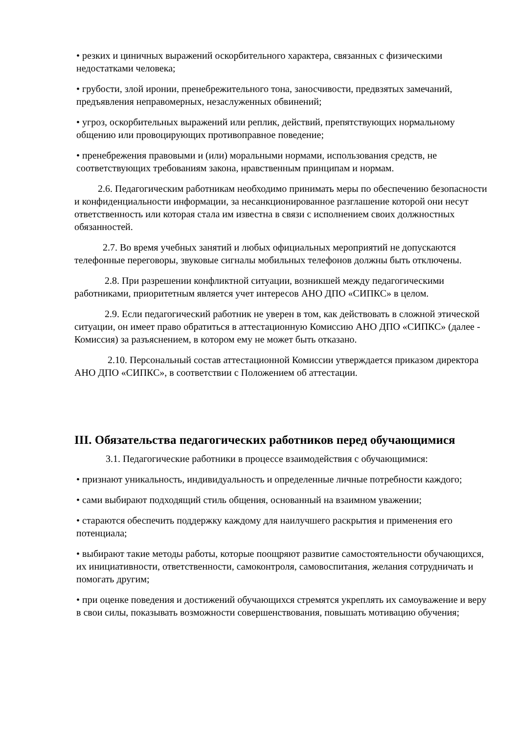• резких и циничных выражений оскорбительного характера, связанных с физическими недостатками человека;
• грубости, злой иронии, пренебрежительного тона, заносчивости, предвзятых замечаний, предъявления неправомерных, незаслуженных обвинений;
• угроз, оскорбительных выражений или реплик, действий, препятствующих нормальному общению или провоцирующих противоправное поведение;
• пренебрежения правовыми и (или) моральными нормами, использования средств, не соответствующих требованиям закона, нравственным принципам и нормам.
2.6. Педагогическим работникам необходимо принимать меры по обеспечению безопасности и конфиденциальности информации, за несанкционированное разглашение которой они несут ответственность или которая стала им известна в связи с исполнением своих должностных обязанностей.
2.7. Во время учебных занятий и любых официальных мероприятий не допускаются телефонные переговоры, звуковые сигналы мобильных телефонов должны быть отключены.
2.8. При разрешении конфликтной ситуации, возникшей между педагогическими работниками, приоритетным является учет интересов АНО ДПО «СИПКС» в целом.
2.9. Если педагогический работник не уверен в том, как действовать в сложной этической ситуации, он имеет право обратиться в аттестационную Комиссию АНО ДПО «СИПКС» (далее - Комиссия) за разъяснением, в котором ему не может быть отказано.
2.10. Персональный состав аттестационной Комиссии утверждается приказом директора АНО ДПО «СИПКС», в соответствии с Положением об аттестации.
III. Обязательства педагогических работников перед обучающимися
3.1. Педагогические работники в процессе взаимодействия с обучающимися:
• признают уникальность, индивидуальность и определенные личные потребности каждого;
• сами выбирают подходящий стиль общения, основанный на взаимном уважении;
• стараются обеспечить поддержку каждому для наилучшего раскрытия и применения его потенциала;
• выбирают такие методы работы, которые поощряют развитие самостоятельности обучающихся, их инициативности, ответственности, самоконтроля, самовоспитания, желания сотрудничать и помогать другим;
• при оценке поведения и достижений обучающихся стремятся укреплять их самоуважение и веру в свои силы, показывать возможности совершенствования, повышать мотивацию обучения;